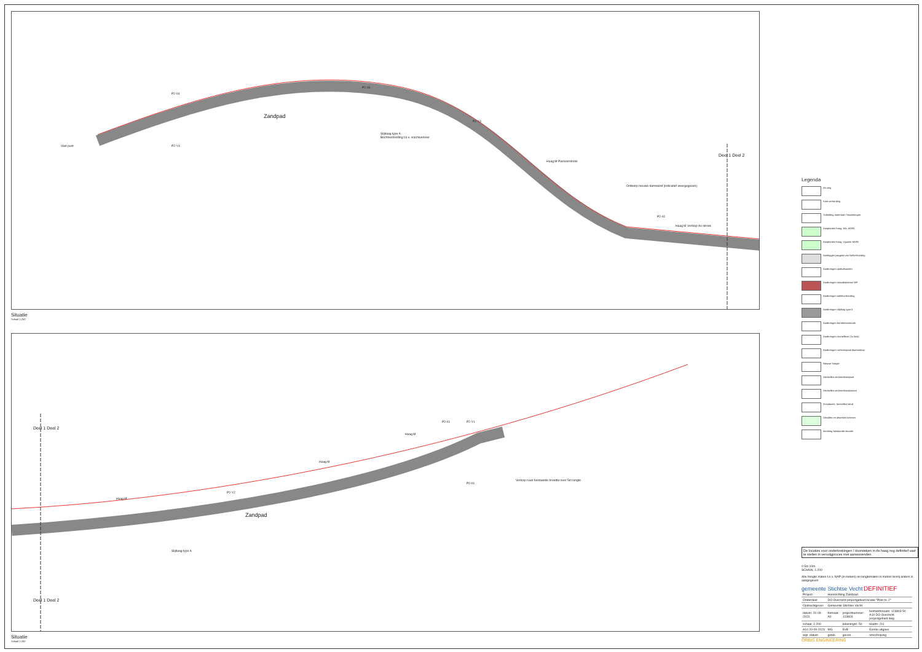Zandpad
Deel 1 Deel 2
P2-04
P2-03
P2-02
Vast punt
Slijtlaag type A
Bochtverbreding t.b.v. vrachtverkeer
Ontwerp nieuwe damwand (indicatief weergegeven)
Haag M Passeerstrook
Haag M Verloop As-strook
P2-Y4
P2-Y3
Situatie
Schaal 1:200
Zandpad
Deel 1 Deel 2
Deel 1 Deel 2
P2-01
P2-01
P2-Y1
P2-Y2
Verloop naar bestaande breedte over 5m lengte
Slijtlaag type A
Haag M
Haag M
Haag M
Situatie
Schaal 1:200
Legenda
As weg
Kant verharding
Scheiding materiaal / bewerkingen
Aanplanten haag, Mix. 60/80
Aanplanten haag, Liguster 60/80
Aanleggen jaagpad van halfverharding
Aanbrengen opsluitbanden
Aanbrengen straatbaksteen WF
Aanbrengen asfaltverharding
Aanbrengen slijtlaag type A
Aanbrengen bermbetonstrook
Aanbrengen mantelbuis (2x loos)
Aanbrengen verkeerspaal diamantkop
Nieuwe hoogte
Herstellen verkeersbordpaal
Herstellen verkeersbordportaal
Grondwerk, herstellen talud
Uitvullen en afwerken bermen
Inmeting bestaande situatie
De locaties voor onderbrekingen / doorsteken in de haag nog definitief vast te stellen in vervolgproces met aanwonenden.
0 5m 10m
SCHAAL 1:200
Alle hoogte maten t.o.v. NAP (in meters) en lengtematen in meters tenzij anders is aangegeven
gemeente Stichtse Vecht DEFINITIEF
| Project: | Herinrichting Zandpad | | |
| Onderdeel: | DO Overzicht projectgebied locatie "Pilot nr. 2" | | |
| Opdrachtgever: | Gemeente Stichtse Vecht | | |
| datum: 20-09-2023 | formaat: A0 | projectnummer: 123803 | bestandsnaam: 123803-50 A10 DO Overzicht projectgebied.dwg |
| schaal: 1:200 | | tekeningnr: 50 | bladnr: 2/4 |
| A10 20-09-2023 | MG | EvB | Eerste uitgave |
| wijz. datum | getek. | gecon. | omschrijving |
ORBIS ENGINEERING